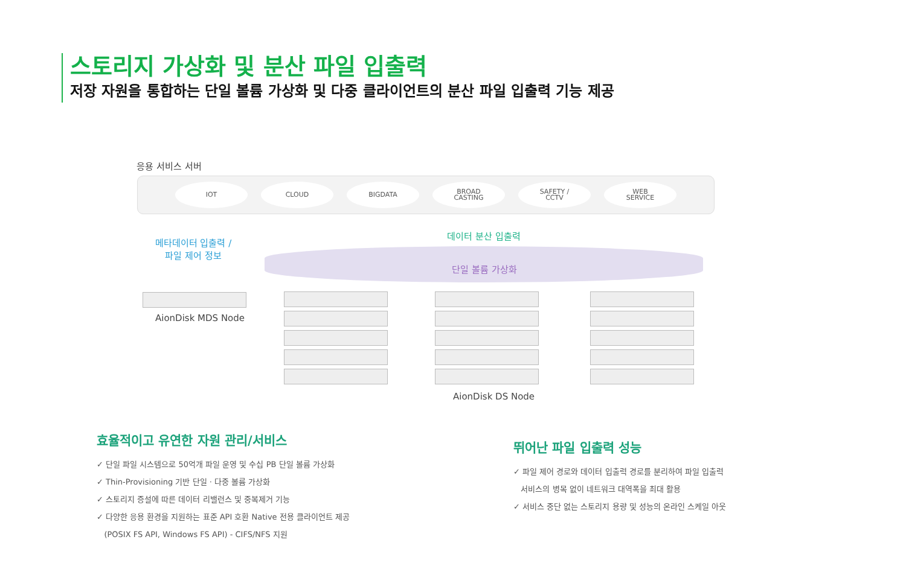스토리지 가상화 및 분산 파일 입출력
저장 자원을 통합하는 단일 볼륨 가상화 및 다중 클라이언트의 분산 파일 입출력 기능 제공
응용 서비스 서버
IOT CLOUD BIGDATA
BROAD
CASTING
SAFETY /
CCTV
WEB
SERVICE
메타데이터 입출력 /
파일 제어 정보
데이터 분산 입출력
단일 볼륨 가상화
AionDisk MDS Node
AionDisk DS Node
효율적이고 유연한 자원 관리/서비스
✓ 단일 파일 시스템으로 50억개 파일 운영 및 수십 PB 단일 볼륨 가상화
✓ Thin-Provisioning 기반 단일 · 다중 볼륨 가상화
✓ 스토리지 증설에 따른 데이터 리밸런스 및 중복제거 기능
✓ 다양한 응용 환경을 지원하는 표준 API 호환 Native 전용 클라이언트 제공
(POSIX FS API, Windows FS API) - CIFS/NFS 지원
뛰어난 파일 입출력 성능
✓ 파일 제어 경로와 데이터 입출력 경로를 분리하여 파일 입출력
서비스의 병목 없이 네트워크 대역폭을 최대 활용
✓ 서비스 중단 없는 스토리지 용량 및 성능의 온라인 스케일 아웃